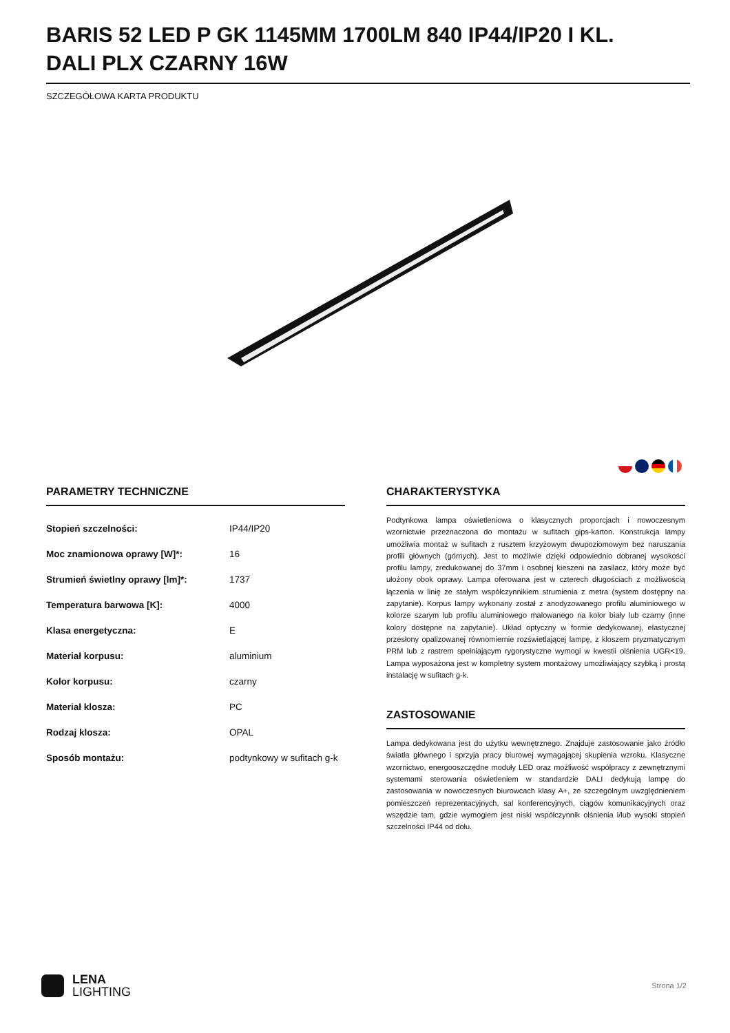BARIS 52 LED P GK 1145MM 1700LM 840 IP44/IP20 I KL. DALI PLX CZARNY 16W
SZCZEGÓŁOWA KARTA PRODUKTU
PARAMETRY TECHNICZNE
| Stopień szczelności: | IP44/IP20 |
| Moc znamionowa oprawy [W]*: | 16 |
| Strumień świetlny oprawy [lm]*: | 1737 |
| Temperatura barwowa [K]: | 4000 |
| Klasa energetyczna: | E |
| Materiał korpusu: | aluminium |
| Kolor korpusu: | czarny |
| Materiał klosza: | PC |
| Rodzaj klosza: | OPAL |
| Sposób montażu: | podtynkowy w sufitach g-k |
CHARAKTERYSTYKA
Podtynkowa lampa oświetleniowa o klasycznych proporcjach i nowoczesnym wzornictwie przeznaczona do montażu w sufitach gips-karton. Konstrukcja lampy umożliwia montaż w sufitach z rusztem krzyżowym dwupoziomowym bez naruszania profili głównych (górnych). Jest to możliwie dzięki odpowiednio dobranej wysokości profilu lampy, zredukowanej do 37mm i osobnej kieszeni na zasilacz, który może być ułożony obok oprawy. Lampa oferowana jest w czterech długościach z możliwością łączenia w linię ze stałym współczynnikiem strumienia z metra (system dostępny na zapytanie). Korpus lampy wykonany został z anodyzowanego profilu aluminiowego w kolorze szarym lub profilu aluminiowego malowanego na kolor biały lub czarny (inne kolory dostępne na zapytanie). Układ optyczny w formie dedykowanej, elastycznej przesłony opalizowanej równomiernie rozświetlającej lampę, z kloszem pryzmatycznym PRM lub z rastrem spełniającym rygorystyczne wymogi w kwestii olśnienia UGR<19. Lampa wyposażona jest w kompletny system montażowy umożliwiający szybką i prostą instalację w sufitach g-k.
ZASTOSOWANIE
Lampa dedykowana jest do użytku wewnętrznego. Znajduje zastosowanie jako źródło światła głównego i sprzyja pracy biurowej wymagającej skupienia wzroku. Klasyczne wzornictwo, energooszczędne moduły LED oraz możliwość współpracy z zewnętrznymi systemami sterowania oświetleniem w standardzie DALI dedykują lampę do zastosowania w nowoczesnych biurowcach klasy A+, ze szczególnym uwzględnieniem pomieszczeń reprezentacyjnych, sal konferencyjnych, ciągów komunikacyjnych oraz wszędzie tam, gdzie wymogiem jest niski współczynnik olśnienia i/lub wysoki stopień szczelności IP44 od dołu.
LENA
LIGHTING
Strona 1/2